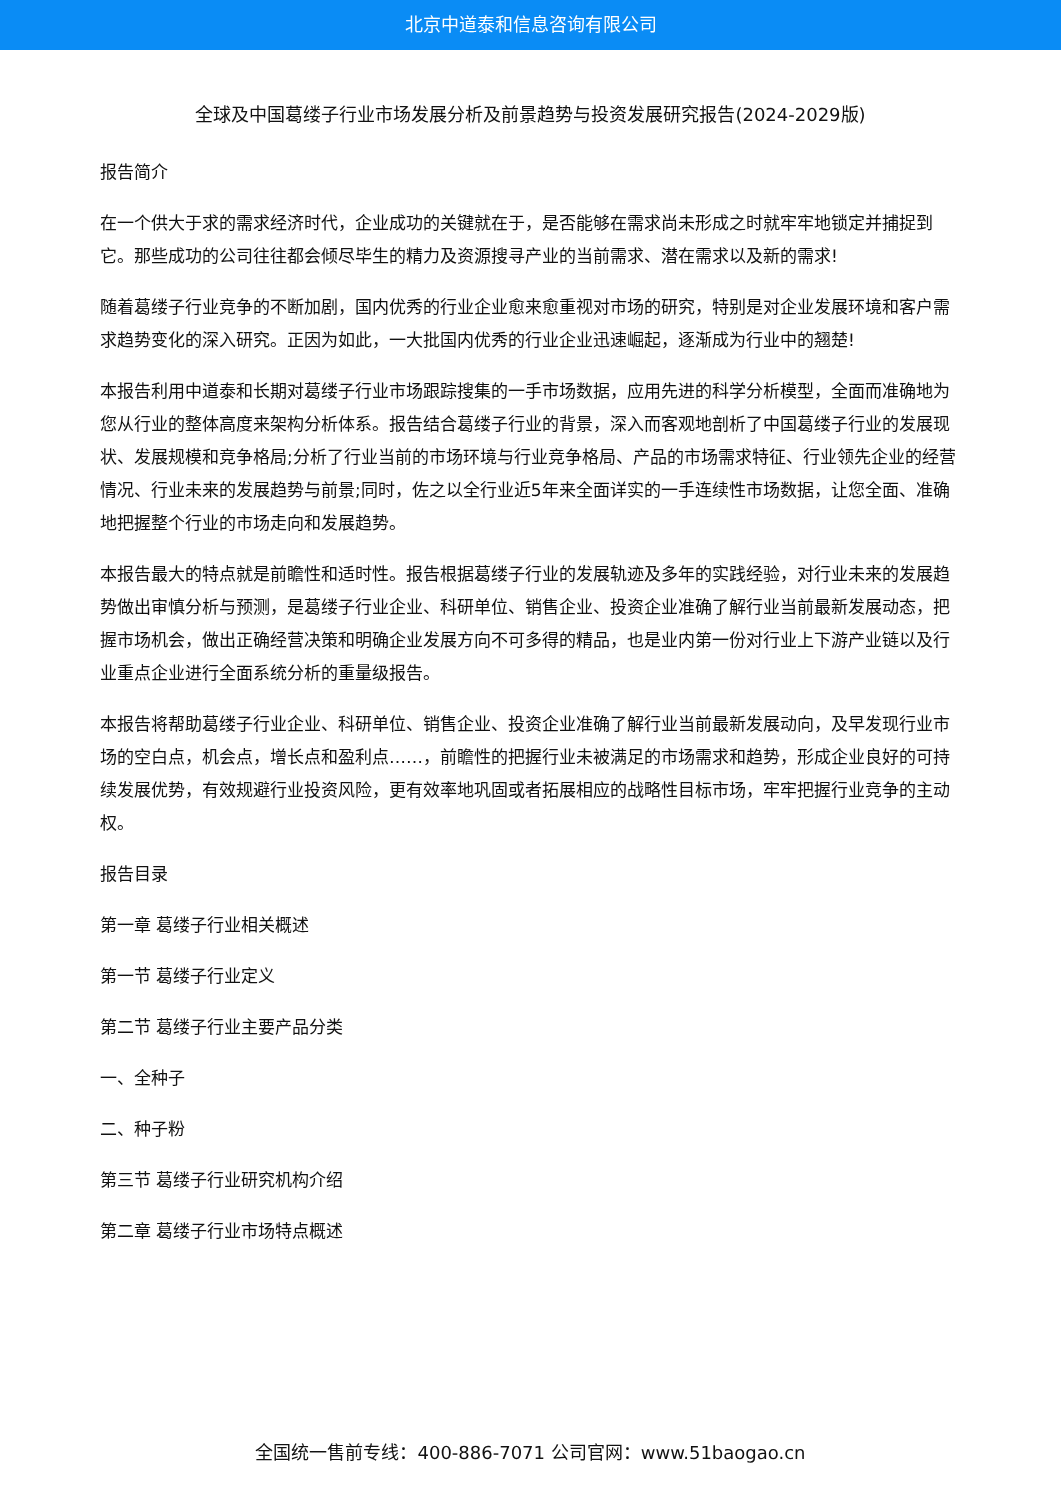北京中道泰和信息咨询有限公司
全球及中国葛缕子行业市场发展分析及前景趋势与投资发展研究报告(2024-2029版)
报告简介
在一个供大于求的需求经济时代，企业成功的关键就在于，是否能够在需求尚未形成之时就牢牢地锁定并捕捉到它。那些成功的公司往往都会倾尽毕生的精力及资源搜寻产业的当前需求、潜在需求以及新的需求!
随着葛缕子行业竞争的不断加剧，国内优秀的行业企业愈来愈重视对市场的研究，特别是对企业发展环境和客户需求趋势变化的深入研究。正因为如此，一大批国内优秀的行业企业迅速崛起，逐渐成为行业中的翘楚!
本报告利用中道泰和长期对葛缕子行业市场跟踪搜集的一手市场数据，应用先进的科学分析模型，全面而准确地为您从行业的整体高度来架构分析体系。报告结合葛缕子行业的背景，深入而客观地剖析了中国葛缕子行业的发展现状、发展规模和竞争格局;分析了行业当前的市场环境与行业竞争格局、产品的市场需求特征、行业领先企业的经营情况、行业未来的发展趋势与前景;同时，佐之以全行业近5年来全面详实的一手连续性市场数据，让您全面、准确地把握整个行业的市场走向和发展趋势。
本报告最大的特点就是前瞻性和适时性。报告根据葛缕子行业的发展轨迹及多年的实践经验，对行业未来的发展趋势做出审慎分析与预测，是葛缕子行业企业、科研单位、销售企业、投资企业准确了解行业当前最新发展动态，把握市场机会，做出正确经营决策和明确企业发展方向不可多得的精品，也是业内第一份对行业上下游产业链以及行业重点企业进行全面系统分析的重量级报告。
本报告将帮助葛缕子行业企业、科研单位、销售企业、投资企业准确了解行业当前最新发展动向，及早发现行业市场的空白点，机会点，增长点和盈利点……，前瞻性的把握行业未被满足的市场需求和趋势，形成企业良好的可持续发展优势，有效规避行业投资风险，更有效率地巩固或者拓展相应的战略性目标市场，牢牢把握行业竞争的主动权。
报告目录
第一章 葛缕子行业相关概述
第一节 葛缕子行业定义
第二节 葛缕子行业主要产品分类
一、全种子
二、种子粉
第三节 葛缕子行业研究机构介绍
第二章 葛缕子行业市场特点概述
全国统一售前专线：400-886-7071 公司官网：www.51baogao.cn